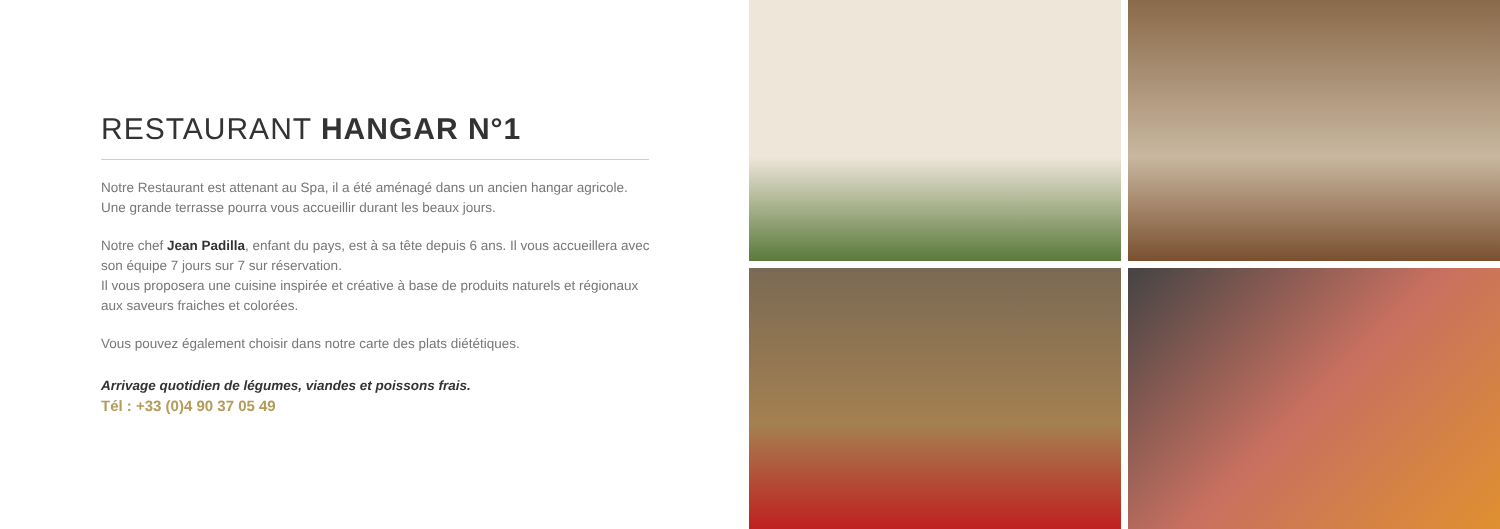RESTAURANT HANGAR N°1
Notre Restaurant est attenant au Spa, il a été aménagé dans un ancien hangar agricole.
Une grande terrasse pourra vous accueillir durant les beaux jours.
Notre chef Jean Padilla, enfant du pays, est à sa tête depuis 6 ans. Il vous accueillera avec son équipe 7 jours sur 7 sur réservation.
Il vous proposera une cuisine inspirée et créative à base de produits naturels et régionaux aux saveurs fraiches et colorées.
Vous pouvez également choisir dans notre carte des plats diététiques.
Arrivage quotidien de légumes, viandes et poissons frais.
Tél : +33 (0)4 90 37 05 49